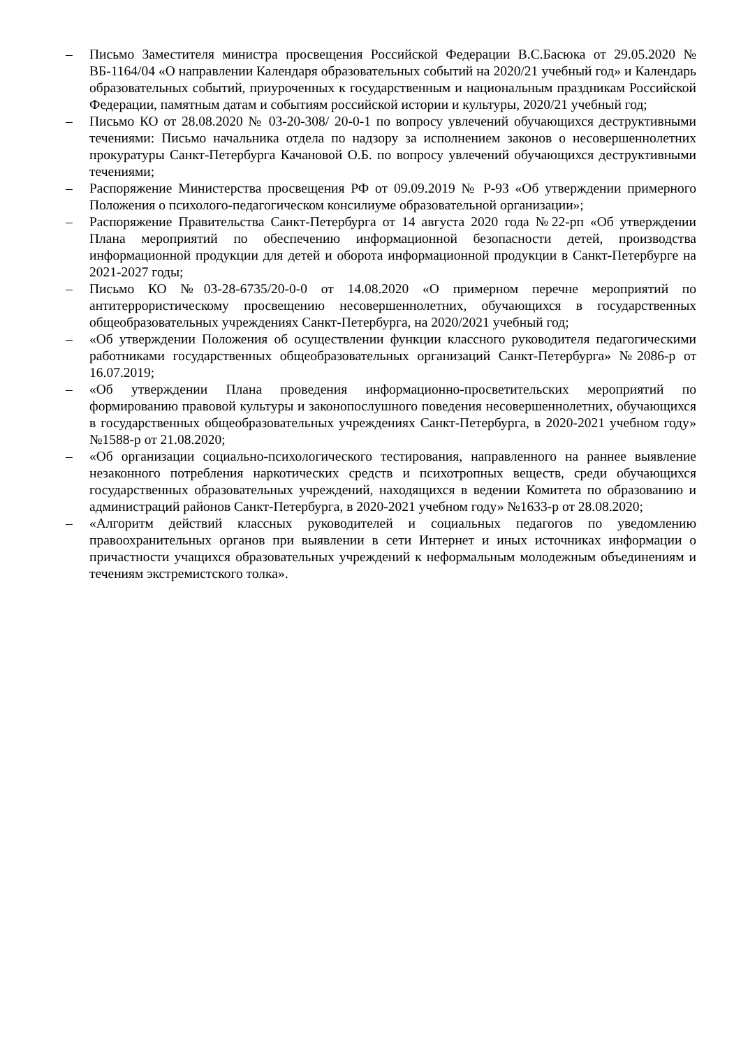– Письмо Заместителя министра просвещения Российской Федерации В.С.Басюка от 29.05.2020 № ВБ-1164/04 «О направлении Календаря образовательных событий на 2020/21 учебный год» и Календарь образовательных событий, приуроченных к государственным и национальным праздникам Российской Федерации, памятным датам и событиям российской истории и культуры, 2020/21 учебный год;
– Письмо КО от 28.08.2020 № 03-20-308/ 20-0-1 по вопросу увлечений обучающихся деструктивными течениями: Письмо начальника отдела по надзору за исполнением законов о несовершеннолетних прокуратуры Санкт-Петербурга Качановой О.Б. по вопросу увлечений обучающихся деструктивными течениями;
– Распоряжение Министерства просвещения РФ от 09.09.2019 № Р-93 «Об утверждении примерного Положения о психолого-педагогическом консилиуме образовательной организации»;
– Распоряжение Правительства Санкт-Петербурга от 14 августа 2020 года №22-рп «Об утверждении Плана мероприятий по обеспечению информационной безопасности детей, производства информационной продукции для детей и оборота информационной продукции в Санкт-Петербурге на 2021-2027 годы;
– Письмо КО №03-28-6735/20-0-0 от 14.08.2020 «О примерном перечне мероприятий по антитеррористическому просвещению несовершеннолетних, обучающихся в государственных общеобразовательных учреждениях Санкт-Петербурга, на 2020/2021 учебный год;
– «Об утверждении Положения об осуществлении функции классного руководителя педагогическими работниками государственных общеобразовательных организаций Санкт-Петербурга» №2086-р от 16.07.2019;
– «Об утверждении Плана проведения информационно-просветительских мероприятий по формированию правовой культуры и законопослушного поведения несовершеннолетних, обучающихся в государственных общеобразовательных учреждениях Санкт-Петербурга, в 2020-2021 учебном году» №1588-р от 21.08.2020;
– «Об организации социально-психологического тестирования, направленного на раннее выявление незаконного потребления наркотических средств и психотропных веществ, среди обучающихся государственных образовательных учреждений, находящихся в ведении Комитета по образованию и администраций районов Санкт-Петербурга, в 2020-2021 учебном году» №1633-р от 28.08.2020;
– «Алгоритм действий классных руководителей и социальных педагогов по уведомлению правоохранительных органов при выявлении в сети Интернет и иных источниках информации о причастности учащихся образовательных учреждений к неформальным молодежным объединениям и течениям экстремистского толка».